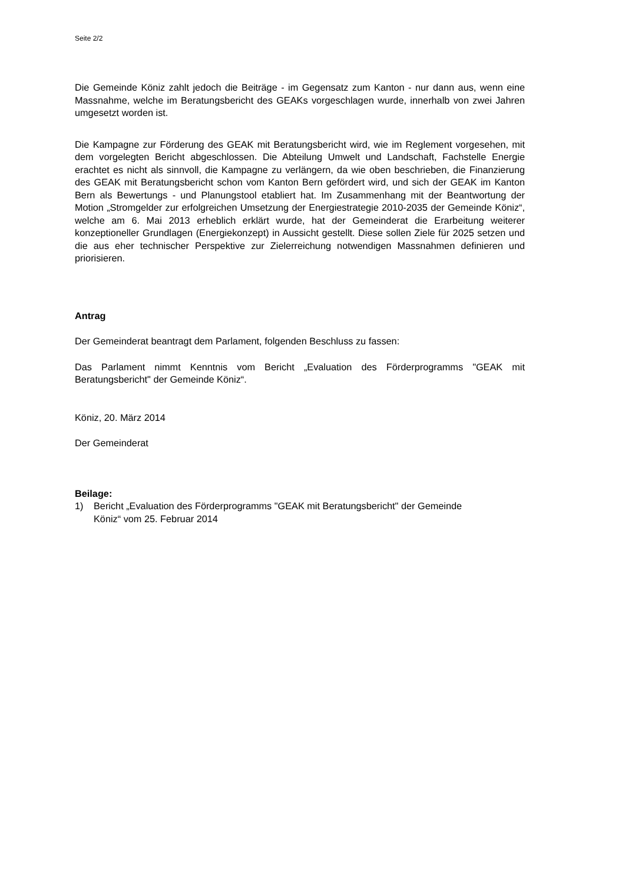Seite 2/2
Die Gemeinde Köniz zahlt jedoch die Beiträge - im Gegensatz zum Kanton - nur dann aus, wenn eine Massnahme, welche im Beratungsbericht des GEAKs vorgeschlagen wurde, innerhalb von zwei Jahren umgesetzt worden ist.
Die Kampagne zur Förderung des GEAK mit Beratungsbericht wird, wie im Reglement vorgesehen, mit dem vorgelegten Bericht abgeschlossen. Die Abteilung Umwelt und Landschaft, Fachstelle Energie erachtet es nicht als sinnvoll, die Kampagne zu verlängern, da wie oben beschrieben, die Finanzierung des GEAK mit Beratungsbericht schon vom Kanton Bern gefördert wird, und sich der GEAK im Kanton Bern als Bewertungs - und Planungstool etabliert hat. Im Zusammenhang mit der Beantwortung der Motion „Stromgelder zur erfolgreichen Umsetzung der Energiestrategie 2010-2035 der Gemeinde Köniz“, welche am 6. Mai 2013 erheblich erklärt wurde, hat der Gemeinderat die Erarbeitung weiterer konzeptioneller Grundlagen (Energiekonzept) in Aussicht gestellt. Diese sollen Ziele für 2025 setzen und die aus eher technischer Perspektive zur Zielerreichung notwendigen Massnahmen definieren und priorisieren.
Antrag
Der Gemeinderat beantragt dem Parlament, folgenden Beschluss zu fassen:
Das Parlament nimmt Kenntnis vom Bericht „Evaluation des Förderprogramms "GEAK mit Beratungsbericht" der Gemeinde Köniz“.
Köniz, 20. März 2014
Der Gemeinderat
Beilage:
1) Bericht „Evaluation des Förderprogramms "GEAK mit Beratungsbericht" der Gemeinde
Köniz“ vom 25. Februar 2014